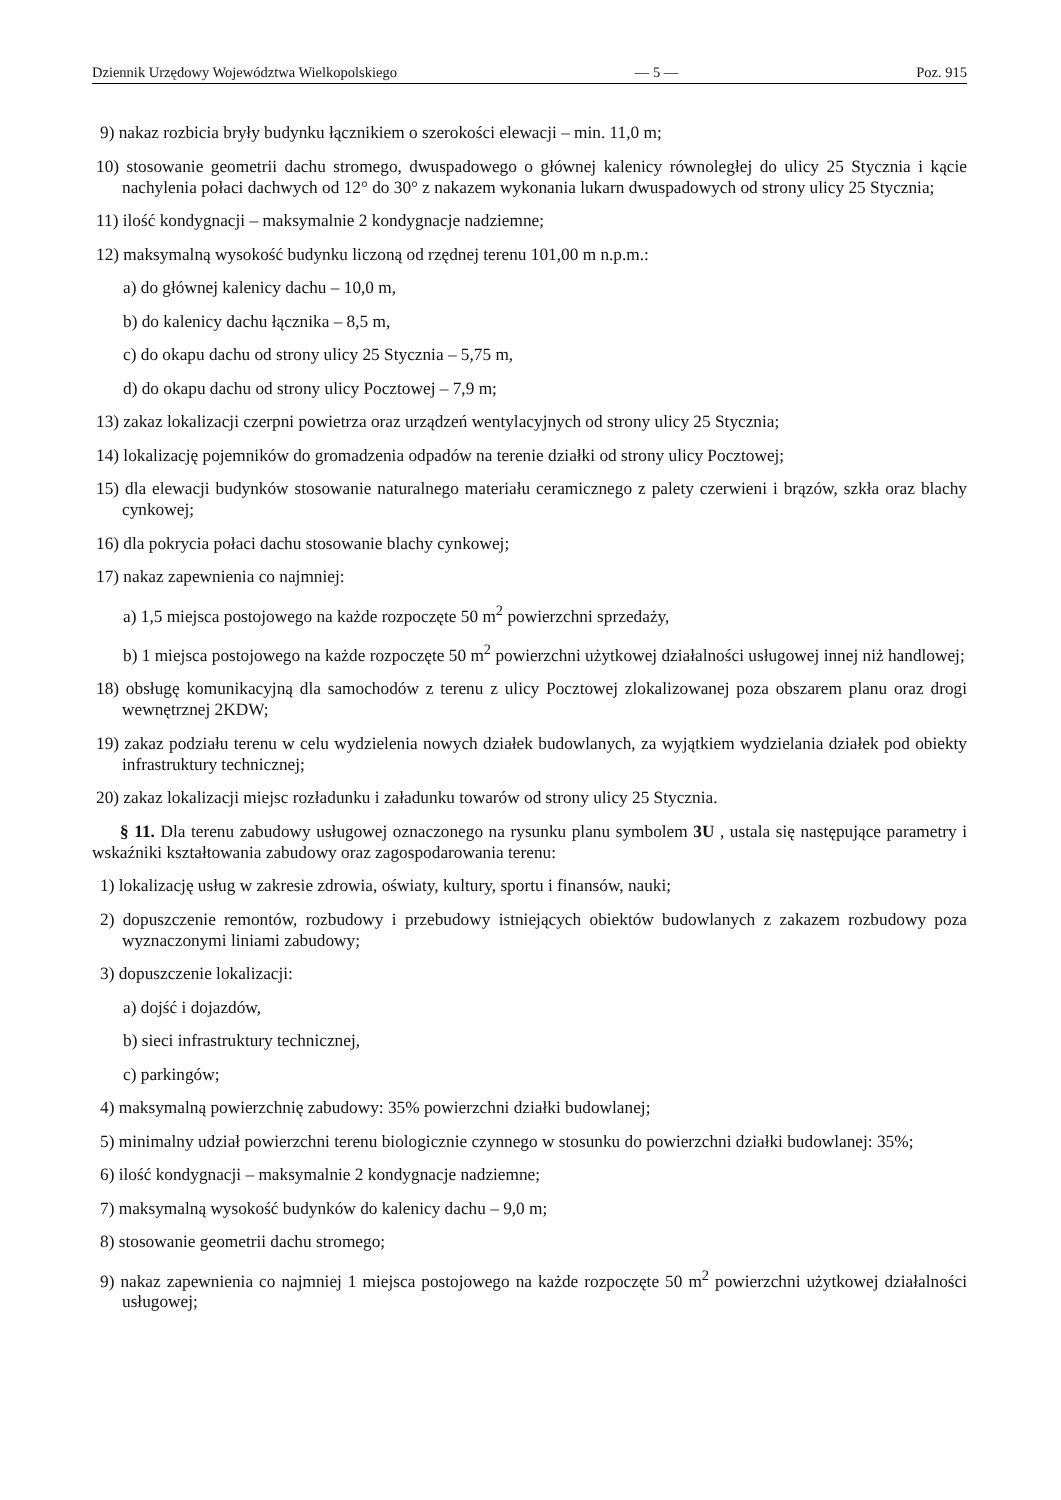Dziennik Urzędowy Województwa Wielkopolskiego — 5 — Poz. 915
9) nakaz rozbicia bryły budynku łącznikiem o szerokości elewacji – min. 11,0 m;
10) stosowanie geometrii dachu stromego, dwuspadowego o głównej kalenicy równoległej do ulicy 25 Stycznia i kącie nachylenia połaci dachwych od 12° do 30° z nakazem wykonania lukarn dwuspadowych od strony ulicy 25 Stycznia;
11) ilość kondygnacji – maksymalnie 2 kondygnacje nadziemne;
12) maksymalną wysokość budynku liczoną od rzędnej terenu 101,00 m n.p.m.:
a) do głównej kalenicy dachu – 10,0 m,
b) do kalenicy dachu łącznika – 8,5 m,
c) do okapu dachu od strony ulicy 25 Stycznia – 5,75 m,
d) do okapu dachu od strony ulicy Pocztowej – 7,9 m;
13) zakaz lokalizacji czerpni powietrza oraz urządzeń wentylacyjnych od strony ulicy 25 Stycznia;
14) lokalizację pojemników do gromadzenia odpadów na terenie działki od strony ulicy Pocztowej;
15) dla elewacji budynków stosowanie naturalnego materiału ceramicznego z palety czerwieni i brązów, szkła oraz blachy cynkowej;
16) dla pokrycia połaci dachu stosowanie blachy cynkowej;
17) nakaz zapewnienia co najmniej:
a) 1,5 miejsca postojowego na każde rozpoczęte 50 m<sup>2</sup> powierzchni sprzedaży,
b) 1 miejsca postojowego na każde rozpoczęte 50 m<sup>2</sup> powierzchni użytkowej działalności usługowej innej niż handlowej;
18) obsługę komunikacyjną dla samochodów z terenu z ulicy Pocztowej zlokalizowanej poza obszarem planu oraz drogi wewnętrznej 2KDW;
19) zakaz podziału terenu w celu wydzielenia nowych działek budowlanych, za wyjątkiem wydzielania działek pod obiekty infrastruktury technicznej;
20) zakaz lokalizacji miejsc rozładunku i załadunku towarów od strony ulicy 25 Stycznia.
§ 11. Dla terenu zabudowy usługowej oznaczonego na rysunku planu symbolem 3U , ustala się następujące parametry i wskaźniki kształtowania zabudowy oraz zagospodarowania terenu:
1) lokalizację usług w zakresie zdrowia, oświaty, kultury, sportu i finansów, nauki;
2) dopuszczenie remontów, rozbudowy i przebudowy istniejących obiektów budowlanych z zakazem rozbudowy poza wyznaczonymi liniami zabudowy;
3) dopuszczenie lokalizacji:
a) dojść i dojazdów,
b) sieci infrastruktury technicznej,
c) parkingów;
4) maksymalną powierzchnię zabudowy: 35% powierzchni działki budowlanej;
5) minimalny udział powierzchni terenu biologicznie czynnego w stosunku do powierzchni działki budowlanej: 35%;
6) ilość kondygnacji – maksymalnie 2 kondygnacje nadziemne;
7) maksymalną wysokość budynków do kalenicy dachu – 9,0 m;
8) stosowanie geometrii dachu stromego;
9) nakaz zapewnienia co najmniej 1 miejsca postojowego na każde rozpoczęte 50 m<sup>2</sup> powierzchni użytkowej działalności usługowej;